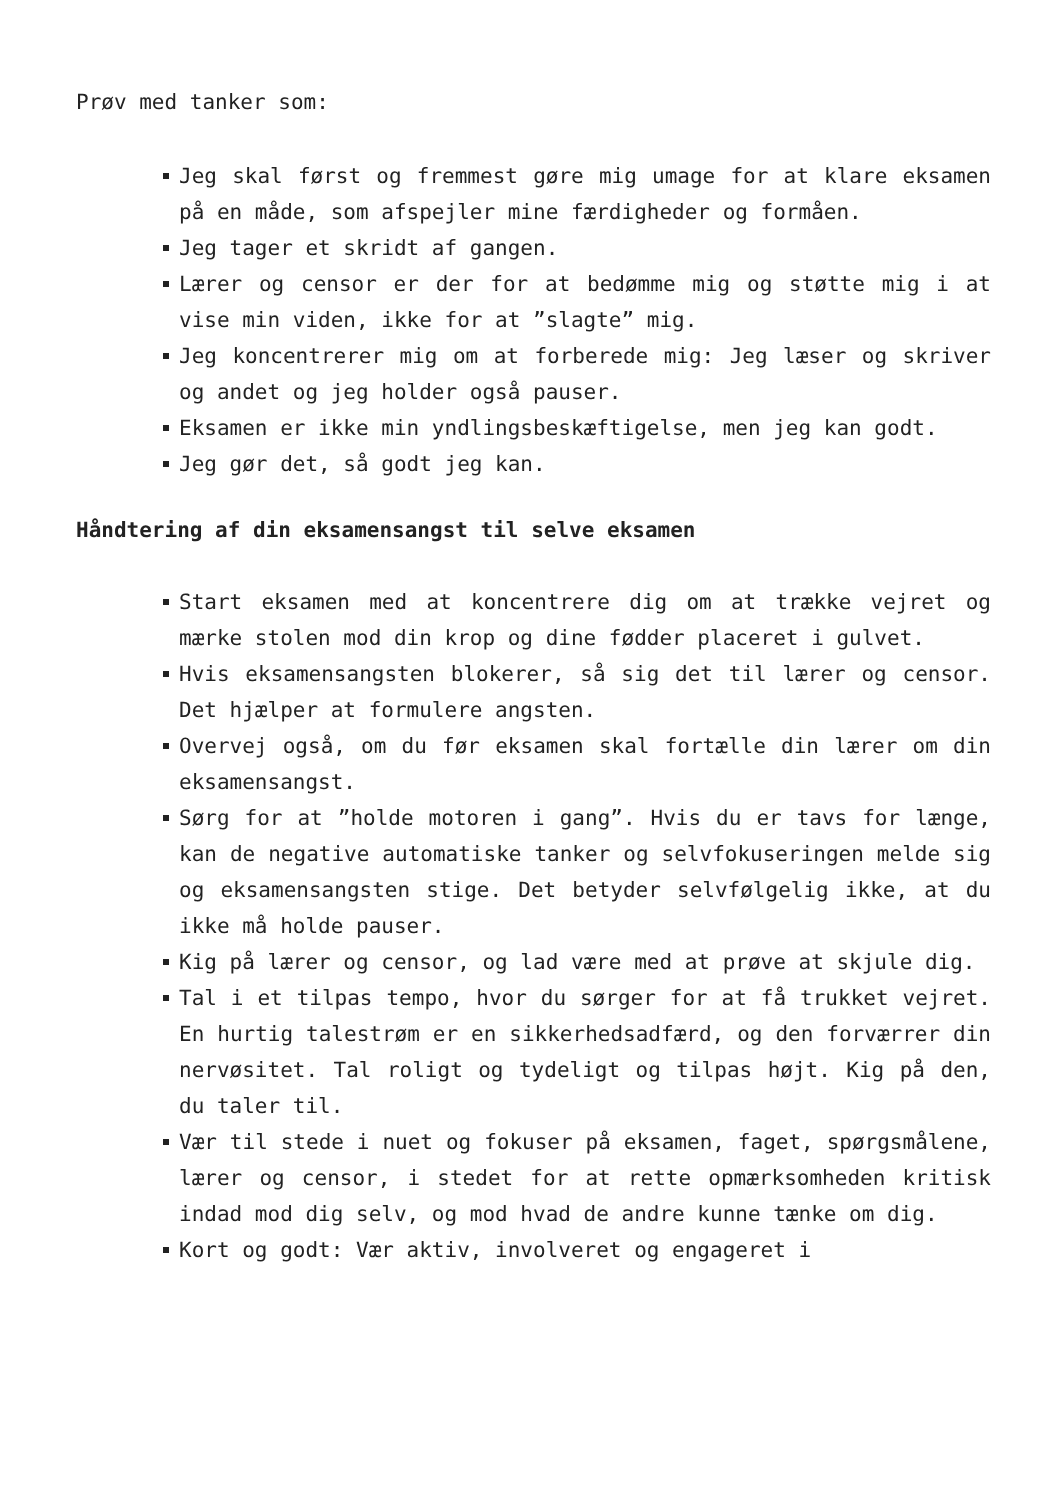Prøv med tanker som:
Jeg skal først og fremmest gøre mig umage for at klare eksamen på en måde, som afspejler mine færdigheder og formåen.
Jeg tager et skridt af gangen.
Lærer og censor er der for at bedømme mig og støtte mig i at vise min viden, ikke for at ”slagte” mig.
Jeg koncentrerer mig om at forberede mig: Jeg læser og skriver og andet og jeg holder også pauser.
Eksamen er ikke min yndlingsbeskæftigelse, men jeg kan godt.
Jeg gør det, så godt jeg kan.
Håndtering af din eksamensangst til selve eksamen
Start eksamen med at koncentrere dig om at trække vejret og mærke stolen mod din krop og dine fødder placeret i gulvet.
Hvis eksamensangsten blokerer, så sig det til lærer og censor. Det hjælper at formulere angsten.
Overvej også, om du før eksamen skal fortælle din lærer om din eksamensangst.
Sørg for at ”holde motoren i gang”. Hvis du er tavs for længe, kan de negative automatiske tanker og selvfokuseringen melde sig og eksamensangsten stige. Det betyder selvfølgelig ikke, at du ikke må holde pauser.
Kig på lærer og censor, og lad være med at prøve at skjule dig.
Tal i et tilpas tempo, hvor du sørger for at få trukket vejret. En hurtig talestrøm er en sikkerhedsadfærd, og den forværrer din nervøsitet. Tal roligt og tydeligt og tilpas højt. Kig på den, du taler til.
Vær til stede i nuet og fokuser på eksamen, faget, spørgsmålene, lærer og censor, i stedet for at rette opmærksomheden kritisk indad mod dig selv, og mod hvad de andre kunne tænke om dig.
Kort og godt: Vær aktiv, involveret og engageret i